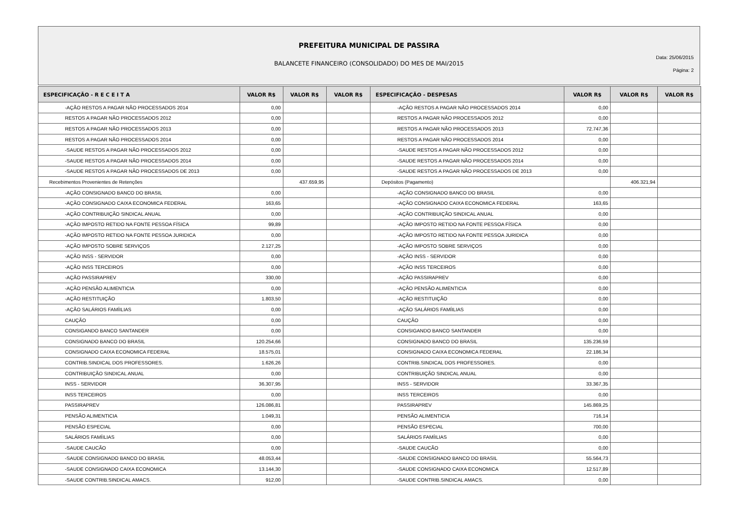PREFEITURA MUNICIPAL DE PASSIRA
BALANCETE FINANCEIRO (CONSOLIDADO) DO MES DE MAI/2015
Data: 25/06/2015
Página: 2
| ESPECIFICAÇÃO - R E C E I T A | VALOR R$ | VALOR R$ | VALOR R$ | ESPECIFICAÇÃO - DESPESAS | VALOR R$ | VALOR R$ | VALOR R$ |
| --- | --- | --- | --- | --- | --- | --- | --- |
| -AÇÃO RESTOS A PAGAR NÃO PROCESSADOS 2014 | 0,00 | | | -AÇÃO RESTOS A PAGAR NÃO PROCESSADOS 2014 | 0,00 | | |
| RESTOS A PAGAR NÃO PROCESSADOS 2012 | 0,00 | | | RESTOS A PAGAR NÃO PROCESSADOS 2012 | 0,00 | | |
| RESTOS A PAGAR NÃO PROCESSADOS 2013 | 0,00 | | | RESTOS A PAGAR NÃO PROCESSADOS 2013 | 72.747,36 | | |
| RESTOS A PAGAR NÃO PROCESSADOS 2014 | 0,00 | | | RESTOS A PAGAR NÃO PROCESSADOS 2014 | 0,00 | | |
| -SAUDE RESTOS A PAGAR NÃO PROCESSADOS 2012 | 0,00 | | | -SAUDE RESTOS A PAGAR NÃO PROCESSADOS 2012 | 0,00 | | |
| -SAUDE RESTOS A PAGAR NÃO PROCESSADOS 2014 | 0,00 | | | -SAUDE RESTOS A PAGAR NÃO PROCESSADOS 2014 | 0,00 | | |
| -SAUDE RESTOS A PAGAR NÃO PROCESSADOS DE 2013 | 0,00 | | | -SAUDE RESTOS A PAGAR NÃO PROCESSADOS DE 2013 | 0,00 | | |
| Recebimentos Provenientes de Retenções | | 437.659,95 | | Depósitos (Pagamento) | | 406.321,94 | |
| -AÇÃO CONSIGNADO BANCO DO BRASIL | 0,00 | | | -AÇÃO CONSIGNADO BANCO DO BRASIL | 0,00 | | |
| -AÇÃO CONSIGNADO CAIXA ECONOMICA FEDERAL | 163,65 | | | -AÇÃO CONSIGNADO CAIXA ECONOMICA FEDERAL | 163,65 | | |
| -AÇÃO CONTRIBUIÇÃO SINDICAL ANUAL | 0,00 | | | -AÇÃO CONTRIBUIÇÃO SINDICAL ANUAL | 0,00 | | |
| -AÇÃO IMPOSTO RETIDO NA FONTE PESSOA FÍSICA | 99,89 | | | -AÇÃO IMPOSTO RETIDO NA FONTE PESSOA FÍSICA | 0,00 | | |
| -AÇÃO IMPOSTO RETIDO NA FONTE PESSOA JURIDICA | 0,00 | | | -AÇÃO IMPOSTO RETIDO NA FONTE PESSOA JURIDICA | 0,00 | | |
| -AÇÃO IMPOSTO SOBRE SERVIÇOS | 2.127,25 | | | -AÇÃO IMPOSTO SOBRE SERVIÇOS | 0,00 | | |
| -AÇÃO INSS - SERVIDOR | 0,00 | | | -AÇÃO INSS - SERVIDOR | 0,00 | | |
| -AÇÃO INSS TERCEIROS | 0,00 | | | -AÇÃO INSS TERCEIROS | 0,00 | | |
| -AÇÃO PASSIRAPREV | 330,00 | | | -AÇÃO PASSIRAPREV | 0,00 | | |
| -AÇÃO PENSÃO ALIMENTICIA | 0,00 | | | -AÇÃO PENSÃO ALIMENTICIA | 0,00 | | |
| -AÇÃO RESTITUIÇÃO | 1.803,50 | | | -AÇÃO RESTITUIÇÃO | 0,00 | | |
| -AÇÃO SALÁRIOS FAMÍILIAS | 0,00 | | | -AÇÃO SALÁRIOS FAMÍILIAS | 0,00 | | |
| CAUÇÃO | 0,00 | | | CAUÇÃO | 0,00 | | |
| CONSIGANDO BANCO SANTANDER | 0,00 | | | CONSIGANDO BANCO SANTANDER | 0,00 | | |
| CONSIGNADO BANCO DO BRASIL | 120.254,66 | | | CONSIGNADO BANCO DO BRASIL | 135.236,59 | | |
| CONSIGNADO CAIXA ECONOMICA FEDERAL | 18.575,01 | | | CONSIGNADO CAIXA ECONOMICA FEDERAL | 22.186,34 | | |
| CONTRIB.SINDICAL DOS PROFESSORES. | 1.626,26 | | | CONTRIB.SINDICAL DOS PROFESSORES. | 0,00 | | |
| CONTRIBUIÇÃO SINDICAL ANUAL | 0,00 | | | CONTRIBUIÇÃO SINDICAL ANUAL | 0,00 | | |
| INSS - SERVIDOR | 36.307,95 | | | INSS - SERVIDOR | 33.367,35 | | |
| INSS TERCEIROS | 0,00 | | | INSS TERCEIROS | 0,00 | | |
| PASSIRAPREV | 126.086,81 | | | PASSIRAPREV | 145.869,25 | | |
| PENSÃO ALIMENTICIA | 1.049,31 | | | PENSÃO ALIMENTICIA | 716,14 | | |
| PENSÃO ESPECIAL | 0,00 | | | PENSÃO ESPECIAL | 700,00 | | |
| SALÁRIOS FAMÍILIAS | 0,00 | | | SALÁRIOS FAMÍILIAS | 0,00 | | |
| -SAUDE CAUCÃO | 0,00 | | | -SAUDE CAUCÃO | 0,00 | | |
| -SAUDE CONSIGNADO BANCO DO BRASIL | 48.053,44 | | | -SAUDE CONSIGNADO BANCO DO BRASIL | 55.564,73 | | |
| -SAUDE CONSIGNADO CAIXA ECONOMICA | 13.144,30 | | | -SAUDE CONSIGNADO CAIXA ECONOMICA | 12.517,89 | | |
| -SAUDE CONTRIB.SINDICAL AMACS. | 912,00 | | | -SAUDE CONTRIB.SINDICAL AMACS. | 0,00 | | |